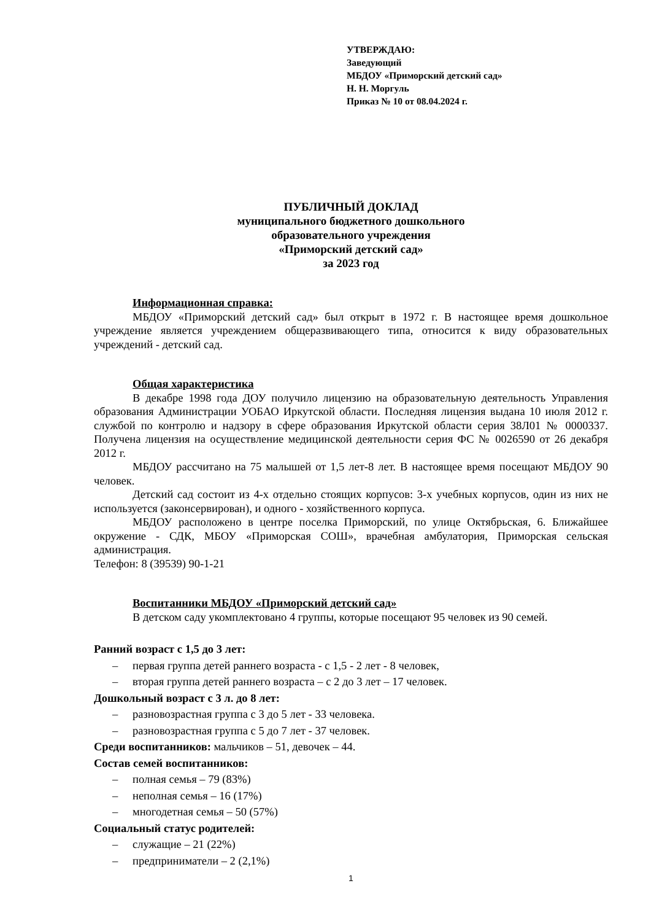УТВЕРЖДАЮ:
Заведующий
МБДОУ «Приморский детский сад»
Н. Н. Моргуль
Приказ № 10 от 08.04.2024 г.
ПУБЛИЧНЫЙ ДОКЛАД
муниципального бюджетного дошкольного
образовательного учреждения
«Приморский детский сад»
за 2023 год
Информационная справка:
МБДОУ «Приморский детский сад» был открыт в 1972 г. В настоящее время дошкольное учреждение является учреждением общеразвивающего типа, относится к виду образовательных учреждений - детский сад.
Общая характеристика
В декабре 1998 года ДОУ получило лицензию на образовательную деятельность Управления образования Администрации УОБАО Иркутской области. Последняя лицензия выдана 10 июля 2012 г. службой по контролю и надзору в сфере образования Иркутской области серия 38Л01 № 0000337. Получена лицензия на осуществление медицинской деятельности серия ФС № 0026590 от 26 декабря 2012 г.
МБДОУ рассчитано на 75 малышей от 1,5 лет-8 лет. В настоящее время посещают МБДОУ 90 человек.
Детский сад состоит из 4-х отдельно стоящих корпусов: 3-х учебных корпусов, один из них не используется (законсервирован), и одного - хозяйственного корпуса.
МБДОУ расположено в центре поселка Приморский, по улице Октябрьская, 6. Ближайшее окружение - СДК, МБОУ «Приморская СОШ», врачебная амбулатория, Приморская сельская администрация.
Телефон: 8 (39539) 90-1-21
Воспитанники МБДОУ «Приморский детский сад»
В детском саду укомплектовано 4 группы, которые посещают 95 человек из 90 семей.
Ранний возраст с 1,5 до 3 лет:
– первая группа детей раннего возраста - с 1,5 - 2 лет - 8 человек,
– вторая группа детей раннего возраста – с 2 до 3 лет – 17 человек.
Дошкольный возраст с 3 л. до 8 лет:
– разновозрастная группа с 3 до 5 лет - 33 человека.
– разновозрастная группа с 5 до 7 лет - 37 человек.
Среди воспитанников: мальчиков – 51, девочек – 44.
Состав семей воспитанников:
– полная семья – 79 (83%)
– неполная семья – 16 (17%)
– многодетная семья – 50 (57%)
Социальный статус родителей:
– служащие – 21 (22%)
– предприниматели – 2 (2,1%)
1